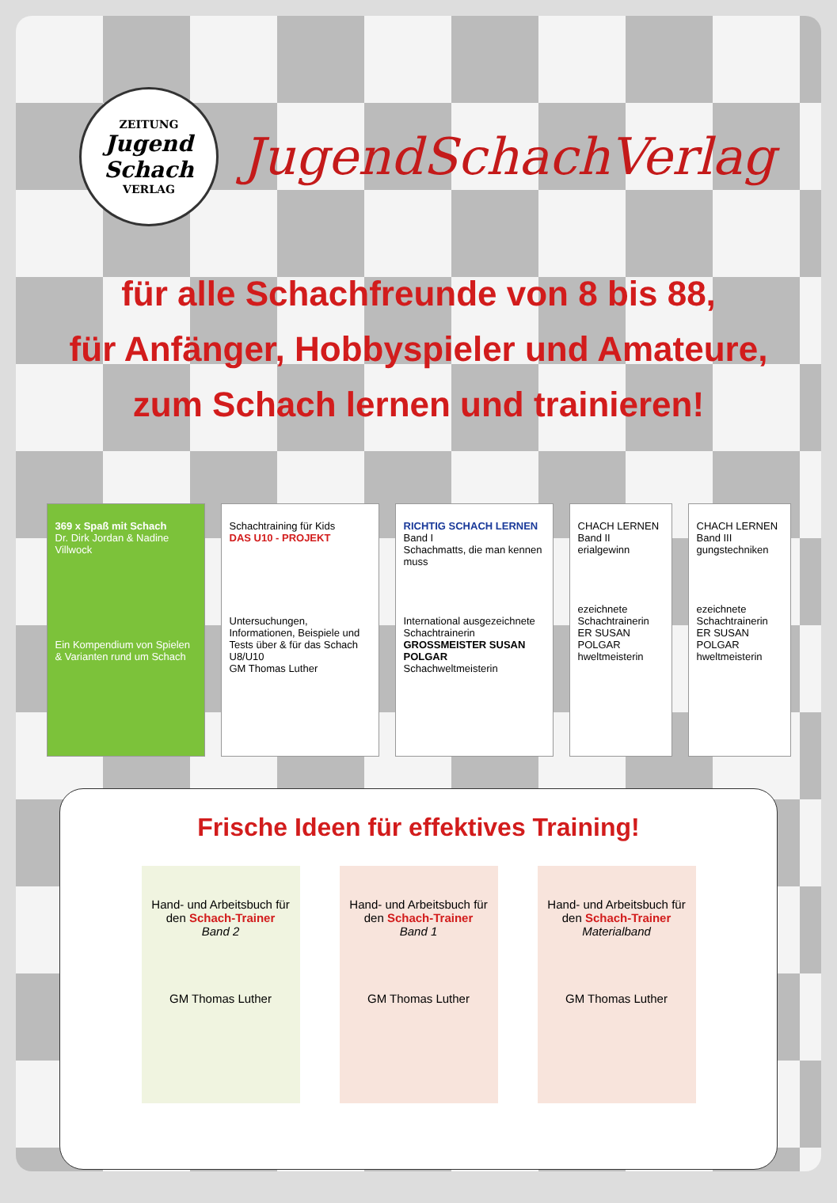ZEITUNG
Jugend
Schach
VERLAG
JugendSchachVerlag
für alle Schachfreunde von 8 bis 88,
für Anfänger, Hobbyspieler und Amateure,
zum Schach lernen und trainieren!
369 x Spaß mit Schach
Dr. Dirk Jordan & Nadine Villwock
Ein Kompendium von Spielen & Varianten rund um Schach
Schachtraining für Kids
DAS U10 - PROJEKT
Untersuchungen, Informationen, Beispiele und Tests über & für das Schach U8/U10
GM Thomas Luther
RICHTIG SCHACH LERNEN
Band I
Schachmatts, die man kennen muss
International ausgezeichnete Schachtrainerin
GROSSMEISTER SUSAN POLGAR
Schachweltmeisterin
CHACH LERNEN
Band II
erialgewinn
ezeichnete Schachtrainerin
ER SUSAN POLGAR
hweltmeisterin
CHACH LERNEN
Band III
gungstechniken
ezeichnete Schachtrainerin
ER SUSAN POLGAR
hweltmeisterin
Frische Ideen für effektives Training!
Hand- und Arbeitsbuch für den Schach-Trainer
Band 2
GM Thomas Luther
Hand- und Arbeitsbuch für den Schach-Trainer
Band 1
GM Thomas Luther
Hand- und Arbeitsbuch für den Schach-Trainer
Materialband
GM Thomas Luther